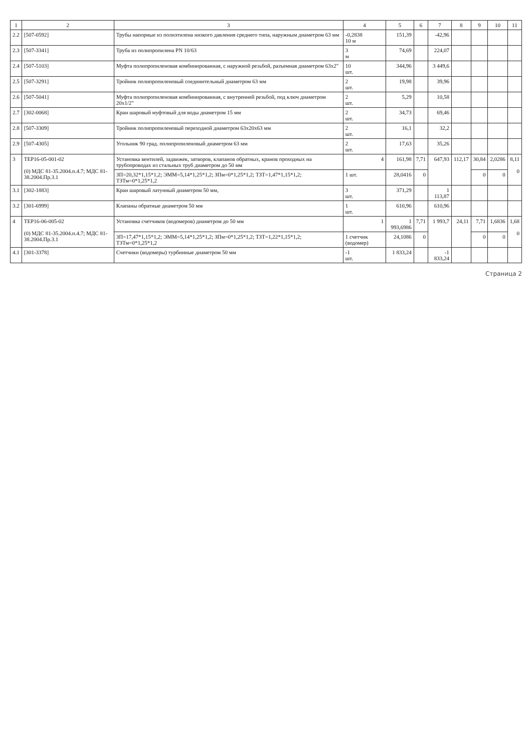| 1 | 2 | 3 | 4 | 5 | 6 | 7 | 8 | 9 | 10 | 11 |
| --- | --- | --- | --- | --- | --- | --- | --- | --- | --- | --- |
| 2.2 | [507-0592] | Трубы напорные из полиэтилена низкого давления среднего типа, наружным диаметром 63 мм | -0,2838 10 м | 151,39 | | -42,96 | | | | |
| 2.3 | [507-3341] | Труба из полипропилена PN 10/63 | 3 м | 74,69 | | 224,07 | | | | |
| 2.4 | [507-5103] | Муфта полипропиленовая комбинированная, с наружной резьбой, разъемная диаметром 63x2" | 10 шт. | 344,96 | | 3 449,6 | | | | |
| 2.5 | [507-3291] | Тройник полипропиленовый соединительный диаметром 63 мм | 2 шт. | 19,98 | | 39,96 | | | | |
| 2.6 | [507-5041] | Муфта полипропиленовая комбинированная, с внутренней резьбой, под ключ диаметром 20x1/2" | 2 шт. | 5,29 | | 10,58 | | | | |
| 2.7 | [302-0068] | Кран шаровый муфтовый для воды диаметром 15 мм | 2 шт. | 34,73 | | 69,46 | | | | |
| 2.8 | [507-3309] | Тройник полипропиленовый переходной диаметром 63x20x63 мм | 2 шт. | 16,1 | | 32,2 | | | | |
| 2.9 | [507-4305] | Угольник 90 град. полипропиленовый диаметром 63 мм | 2 шт. | 17,63 | | 35,26 | | | | |
| 3 | ТЕР16-05-001-02 (0) МДС 81-35.2004.п.4.7; МДС 81-38.2004.Пр.3.1 | Установка вентилей, задвижек, затворов, клапанов обратных, кранов проходных на трубопроводах из стальных труб диаметром до 50 мм | 4 | 161,98 | 7,71 | 647,93 | 112,17 | 30,84 | 2,0286 | 8,11 0 |
| | | ЗП=20,32*1,15*1,2; ЭММ=5,14*1,25*1,2; ЗПм=0*1,25*1,2; ТЗТ=1,47*1,15*1,2; ТЗТм=0*1,25*1,2 | 1 шт. | 28,0416 | 0 | | | 0 | 0 | |
| 3.1 | [302-1883] | Кран шаровый латунный диаметром 50 мм, | 3 шт. | 371,29 | | 1 113,87 | | | | |
| 3.2 | [301-6999] | Клапаны обратные диаметром 50 мм | 1 шт. | 610,96 | | 610,96 | | | | |
| 4 | ТЕР16-06-005-02 (0) МДС 81-35.2004.п.4.7; МДС 81-38.2004.Пр.3.1 | Установка счетчиков (водомеров) диаметром до 50 мм | 1 | 1 993,6986 | 7,71 | 1 993,7 | 24,11 | 7,71 | 1,6836 | 1,68 0 |
| | | ЗП=17,47*1,15*1,2; ЭММ=5,14*1,25*1,2; ЗПм=0*1,25*1,2; ТЗТ=1,22*1,15*1,2; ТЗТм=0*1,25*1,2 | 1 счетчик (водомер) | 24,1086 | 0 | | | 0 | 0 | |
| 4.1 | [301-3378] | Счетчики (водомеры) турбинные диаметром 50 мм | -1 шт. | 1 833,24 | | -1 833,24 | | | | |
Страница 2